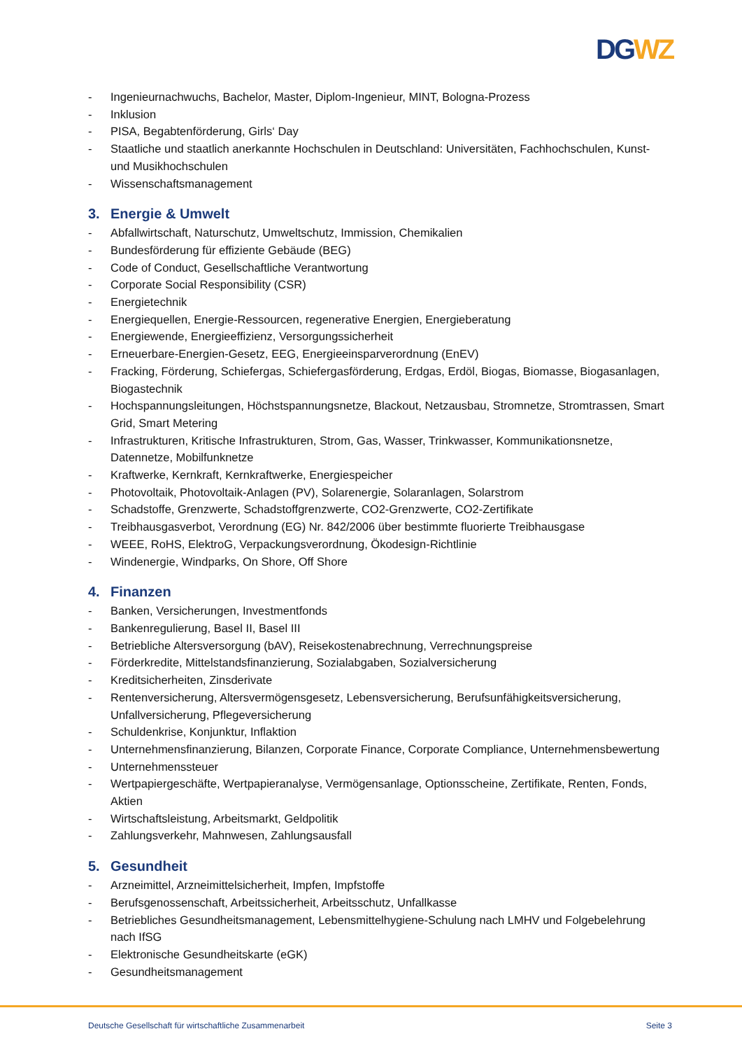DG WZ
- Ingenieurnachwuchs, Bachelor, Master, Diplom-Ingenieur, MINT, Bologna-Prozess
- Inklusion
- PISA, Begabtenförderung, Girls‘ Day
- Staatliche und staatlich anerkannte Hochschulen in Deutschland: Universitäten, Fachhochschulen, Kunst- und Musikhochschulen
- Wissenschaftsmanagement
3. Energie & Umwelt
- Abfallwirtschaft, Naturschutz, Umweltschutz, Immission, Chemikalien
- Bundesförderung für effiziente Gebäude (BEG)
- Code of Conduct, Gesellschaftliche Verantwortung
- Corporate Social Responsibility (CSR)
- Energietechnik
- Energiequellen, Energie-Ressourcen, regenerative Energien, Energieberatung
- Energiewende, Energieeffizienz, Versorgungssicherheit
- Erneuerbare-Energien-Gesetz, EEG, Energieeinsparverordnung (EnEV)
- Fracking, Förderung, Schiefergas, Schiefergasförderung, Erdgas, Erdöl, Biogas, Biomasse, Biogasanlagen, Biogastechnik
- Hochspannungsleitungen, Höchstspannungsnetze, Blackout, Netzausbau, Stromnetze, Stromtrassen, Smart Grid, Smart Metering
- Infrastrukturen, Kritische Infrastrukturen, Strom, Gas, Wasser, Trinkwasser, Kommunikationsnetze, Datennetze, Mobilfunknetze
- Kraftwerke, Kernkraft, Kernkraftwerke, Energiespeicher
- Photovoltaik, Photovoltaik-Anlagen (PV), Solarenergie, Solaranlagen, Solarstrom
- Schadstoffe, Grenzwerte, Schadstoffgrenzwerte, CO2-Grenzwerte, CO2-Zertifikate
- Treibhausgasverbot, Verordnung (EG) Nr. 842/2006 über bestimmte fluorierte Treibhausgase
- WEEE, RoHS, ElektroG, Verpackungsverordnung, Ökodesign-Richtlinie
- Windenergie, Windparks, On Shore, Off Shore
4. Finanzen
- Banken, Versicherungen, Investmentfonds
- Bankenregulierung, Basel II, Basel III
- Betriebliche Altersversorgung (bAV), Reisekostenabrechnung, Verrechnungspreise
- Förderkredite, Mittelstandsfinanzierung, Sozialabgaben, Sozialversicherung
- Kreditsicherheiten, Zinsderivate
- Rentenversicherung, Altersvermögensgesetz, Lebensversicherung, Berufsunfähigkeitsversicherung, Unfallversicherung, Pflegeversicherung
- Schuldenkrise, Konjunktur, Inflaktion
- Unternehmensfinanzierung, Bilanzen, Corporate Finance, Corporate Compliance, Unternehmensbewertung
- Unternehmenssteuer
- Wertpapiergeschäfte, Wertpapieranalyse, Vermögensanlage, Optionsscheine, Zertifikate, Renten, Fonds, Aktien
- Wirtschaftsleistung, Arbeitsmarkt, Geldpolitik
- Zahlungsverkehr, Mahnwesen, Zahlungsausfall
5. Gesundheit
- Arzneimittel, Arzneimittelsicherheit, Impfen, Impfstoffe
- Berufsgenossenschaft, Arbeitssicherheit, Arbeitsschutz, Unfallkasse
- Betriebliches Gesundheitsmanagement, Lebensmittelhygiene-Schulung nach LMHV und Folgebelehrung nach IfSG
- Elektronische Gesundheitskarte (eGK)
- Gesundheitsmanagement
Deutsche Gesellschaft für wirtschaftliche Zusammenarbeit Seite 3